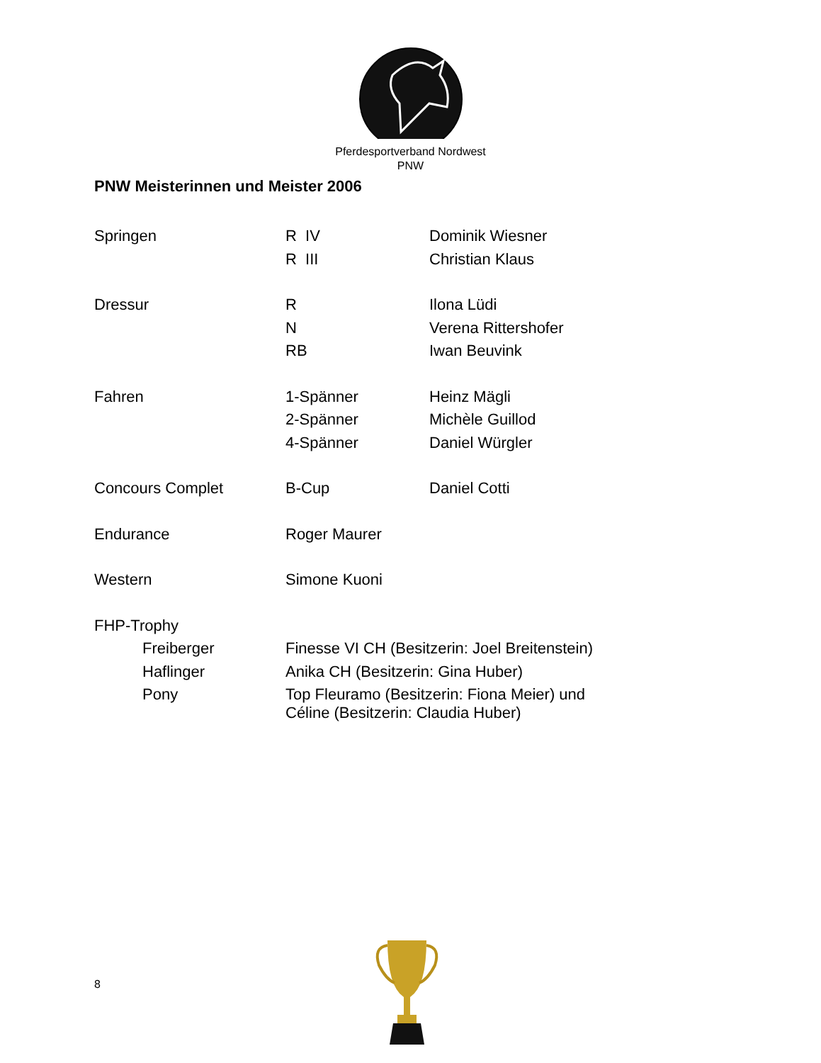Pferdesportverband Nordwest
PNW
PNW Meisterinnen und Meister 2006
| Springen | R IV | Dominik Wiesner |
| | R III | Christian Klaus |
| Dressur | R | Ilona Lüdi |
| | N | Verena Rittershofer |
| | RB | Iwan Beuvink |
| Fahren | 1-Spänner | Heinz Mägli |
| | 2-Spänner | Michèle Guillod |
| | 4-Spänner | Daniel Würgler |
| Concours Complet | B-Cup | Daniel Cotti |
| Endurance | Roger Maurer | |
| Western | Simone Kuoni | |
| FHP-Trophy | | |
| Freiberger | Finesse VI CH (Besitzerin: Joel Breitenstein) | |
| Haflinger | Anika CH (Besitzerin: Gina Huber) | |
| Pony | Top Fleuramo (Besitzerin: Fiona Meier) und Céline (Besitzerin: Claudia Huber) | |
8